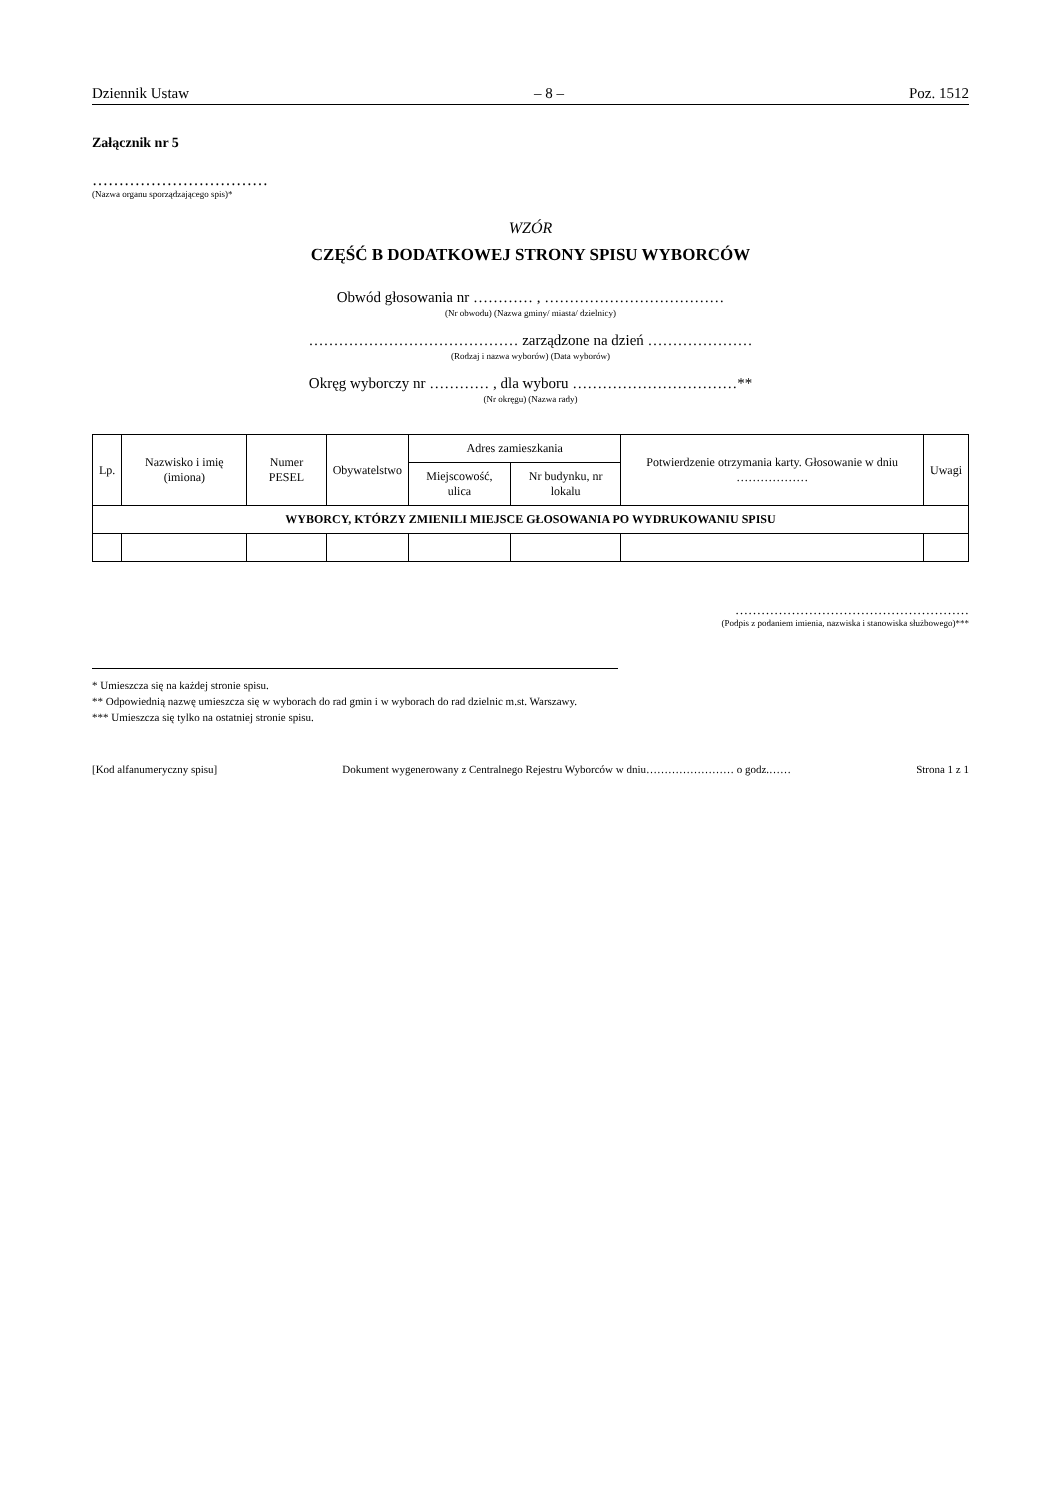Dziennik Ustaw – 8 – Poz. 1512
Załącznik nr 5
……………………………
(Nazwa organu sporządzającego spis)*
WZÓR
CZĘŚĆ B DODATKOWEJ STRONY SPISU WYBORCÓW
Obwód głosowania nr ………… , ………………………………
(Nr obwodu) (Nazwa gminy/ miasta/ dzielnicy)
…………………………………… zarządzone na dzień …………………
(Rodzaj i nazwa wyborów) (Data wyborów)
Okręg wyborczy nr ………… , dla wyboru ……………………………**
(Nr okręgu) (Nazwa rady)
| Lp. | Nazwisko i imię (imiona) | Numer PESEL | Obywatelstwo | Adres zamieszkania | | Potwierdzenie otrzymania karty. Głosowanie w dniu ……………… | Uwagi |
| --- | --- | --- | --- | --- | --- | --- | --- |
| | | | | Miejscowość, ulica | Nr budynku, nr lokalu | | |
| WYBORCY, KTÓRZY ZMIENILI MIEJSCE GŁOSOWANIA PO WYDRUKOWANIU SPISU | | | | | | | |
………………………………………………
(Podpis z podaniem imienia, nazwiska i stanowiska służbowego)***
* Umieszcza się na każdej stronie spisu.
** Odpowiednią nazwę umieszcza się w wyborach do rad gmin i w wyborach do rad dzielnic m.st. Warszawy.
*** Umieszcza się tylko na ostatniej stronie spisu.
[Kod alfanumeryczny spisu] Dokument wygenerowany z Centralnego Rejestru Wyborców w dniu…………………… o godz.…… Strona 1 z 1